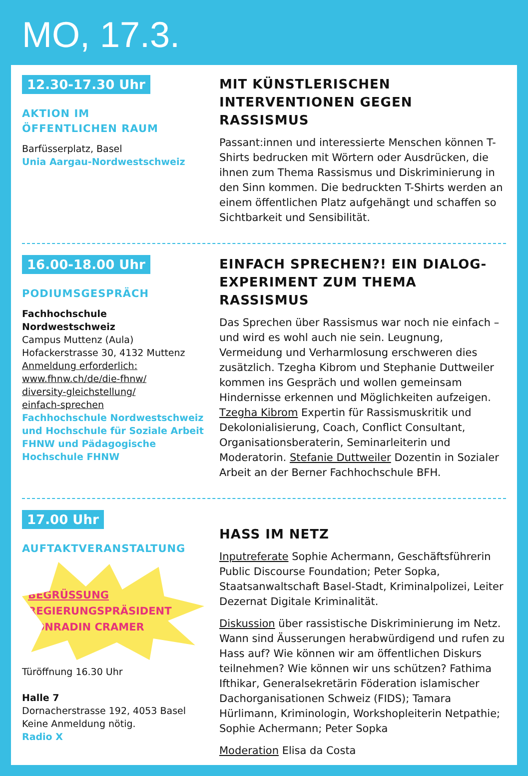MO, 17.3.
12.30-17.30 Uhr
AKTION IM
ÖFFENTLICHEN RAUM
Barfüsserplatz, Basel
Unia Aargau-Nordwestschweiz
MIT KÜNSTLERISCHEN INTERVENTIONEN GEGEN RASSISMUS
Passant:innen und interessierte Menschen können T-Shirts bedrucken mit Wörtern oder Ausdrücken, die ihnen zum Thema Rassismus und Diskriminierung in den Sinn kommen. Die bedruckten T-Shirts werden an einem öffentlichen Platz aufgehängt und schaffen so Sichtbarkeit und Sensibilität.
16.00-18.00 Uhr
PODIUMSGESPRÄCH
Fachhochschule
Nordwestschweiz
Campus Muttenz (Aula)
Hofackerstrasse 30, 4132 Muttenz
Anmeldung erforderlich:
www.fhnw.ch/de/die-fhnw/
diversity-gleichstellung/
einfach-sprechen
Fachhochschule Nordwestschweiz und Hochschule für Soziale Arbeit FHNW und Pädagogische Hochschule FHNW
EINFACH SPRECHEN?! EIN DIALOG-EXPERIMENT ZUM THEMA RASSISMUS
Das Sprechen über Rassismus war noch nie einfach – und wird es wohl auch nie sein. Leugnung, Vermeidung und Verharmlosung erschweren dies zusätzlich. Tzegha Kibrom und Stephanie Duttweiler kommen ins Gespräch und wollen gemeinsam Hindernisse erkennen und Möglichkeiten aufzeigen. Tzegha Kibrom Expertin für Rassismuskritik und Dekolonialisierung, Coach, Conflict Consultant, Organisationsberaterin, Seminarleiterin und Moderatorin. Stefanie Duttweiler Dozentin in Sozialer Arbeit an der Berner Fachhochschule BFH.
17.00 Uhr
AUFTAKTVERANSTALTUNG
BEGRÜSSUNG
REGIERUNGSPRÄSIDENT
CONRADIN CRAMER
Türöffnung 16.30 Uhr
Halle 7
Dornacherstrasse 192, 4053 Basel
Keine Anmeldung nötig.
Radio X
HASS IM NETZ
Inputreferate Sophie Achermann, Geschäftsführerin Public Discourse Foundation; Peter Sopka, Staatsanwaltschaft Basel-Stadt, Kriminalpolizei, Leiter Dezernat Digitale Kriminalität.
Diskussion über rassistische Diskriminierung im Netz. Wann sind Äusserungen herabwürdigend und rufen zu Hass auf? Wie können wir am öffentlichen Diskurs teilnehmen? Wie können wir uns schützen? Fathima Ifthikar, Generalsekretärin Föderation islamischer Dachorganisationen Schweiz (FIDS); Tamara Hürlimann, Kriminologin, Workshopleiterin Netpathie; Sophie Achermann; Peter Sopka
Moderation Elisa da Costa